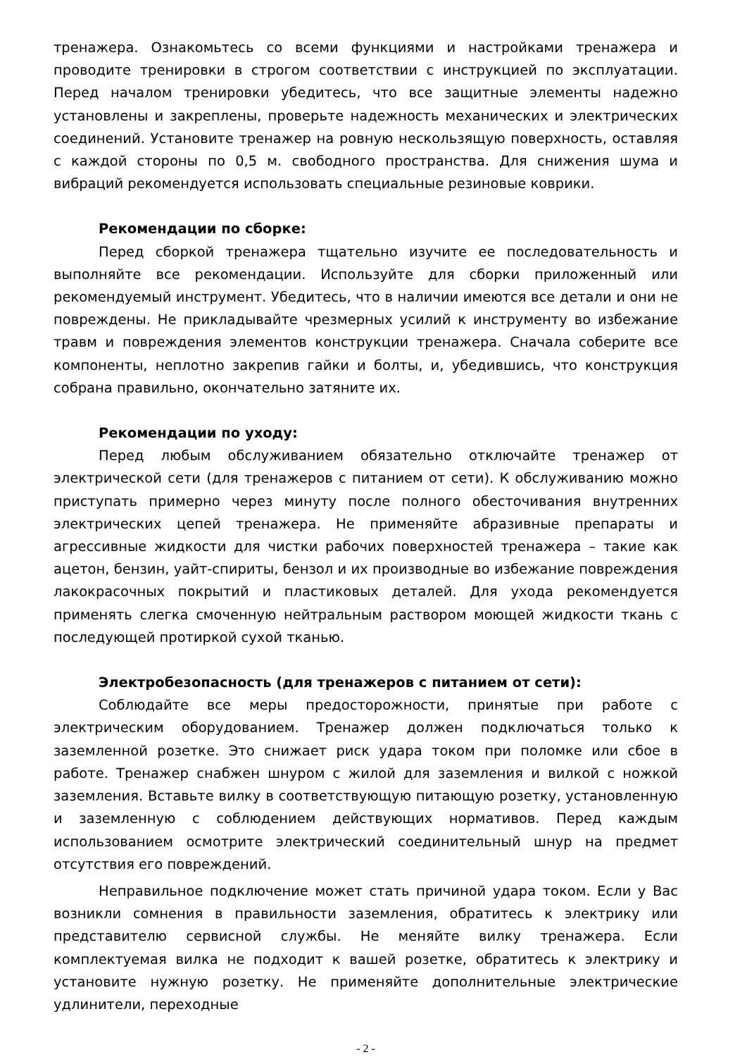тренажера. Ознакомьтесь со всеми функциями и настройками тренажера и проводите тренировки в строгом соответствии с инструкцией по эксплуатации. Перед началом тренировки убедитесь, что все защитные элементы надежно установлены и закреплены, проверьте надежность механических и электрических соединений. Установите тренажер на ровную нескользящую поверхность, оставляя с каждой стороны по 0,5 м. свободного пространства. Для снижения шума и вибраций рекомендуется использовать специальные резиновые коврики.
Рекомендации по сборке:
Перед сборкой тренажера тщательно изучите ее последовательность и выполняйте все рекомендации. Используйте для сборки приложенный или рекомендуемый инструмент. Убедитесь, что в наличии имеются все детали и они не повреждены. Не прикладывайте чрезмерных усилий к инструменту во избежание травм и повреждения элементов конструкции тренажера. Сначала соберите все компоненты, неплотно закрепив гайки и болты, и, убедившись, что конструкция собрана правильно, окончательно затяните их.
Рекомендации по уходу:
Перед любым обслуживанием обязательно отключайте тренажер от электрической сети (для тренажеров с питанием от сети). К обслуживанию можно приступать примерно через минуту после полного обесточивания внутренних электрических цепей тренажера. Не применяйте абразивные препараты и агрессивные жидкости для чистки рабочих поверхностей тренажера – такие как ацетон, бензин, уайт-спириты, бензол и их производные во избежание повреждения лакокрасочных покрытий и пластиковых деталей. Для ухода рекомендуется применять слегка смоченную нейтральным раствором моющей жидкости ткань с последующей протиркой сухой тканью.
Электробезопасность (для тренажеров с питанием от сети):
Соблюдайте все меры предосторожности, принятые при работе с электрическим оборудованием. Тренажер должен подключаться только к заземленной розетке. Это снижает риск удара током при поломке или сбое в работе. Тренажер снабжен шнуром с жилой для заземления и вилкой с ножкой заземления. Вставьте вилку в соответствующую питающую розетку, установленную и заземленную с соблюдением действующих нормативов. Перед каждым использованием осмотрите электрический соединительный шнур на предмет отсутствия его повреждений.
Неправильное подключение может стать причиной удара током. Если у Вас возникли сомнения в правильности заземления, обратитесь к электрику или представителю сервисной службы. Не меняйте вилку тренажера. Если комплектуемая вилка не подходит к вашей розетке, обратитесь к электрику и установите нужную розетку. Не применяйте дополнительные электрические удлинители, переходные
- 2 -